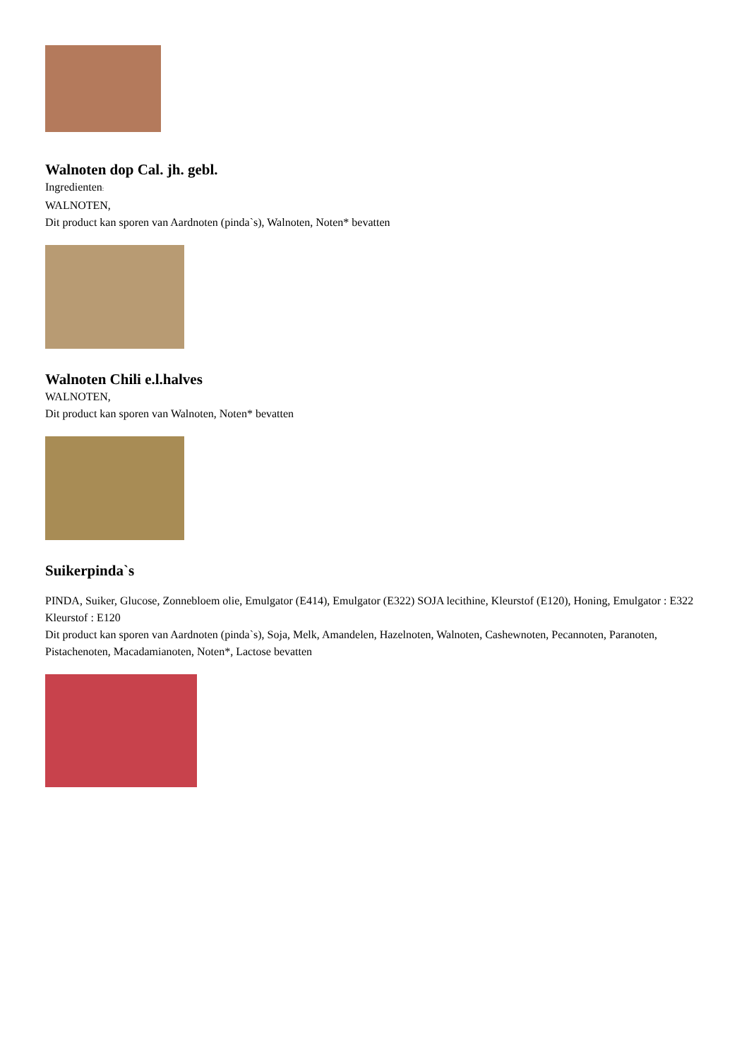Walnoten dop Cal. jh. gebl.
Ingredienten:
WALNOTEN,
Dit product kan sporen van Aardnoten (pinda`s), Walnoten, Noten* bevatten
Walnoten Chili e.l.halves
WALNOTEN,
Dit product kan sporen van Walnoten, Noten* bevatten
Suikerpinda`s
PINDA, Suiker, Glucose, Zonnebloem olie, Emulgator (E414), Emulgator (E322) SOJA lecithine, Kleurstof (E120), Honing, Emulgator : E322 Kleurstof : E120
Dit product kan sporen van Aardnoten (pinda`s), Soja, Melk, Amandelen, Hazelnoten, Walnoten, Cashewnoten, Pecannoten, Paranoten, Pistachenoten, Macadamianoten, Noten*, Lactose bevatten